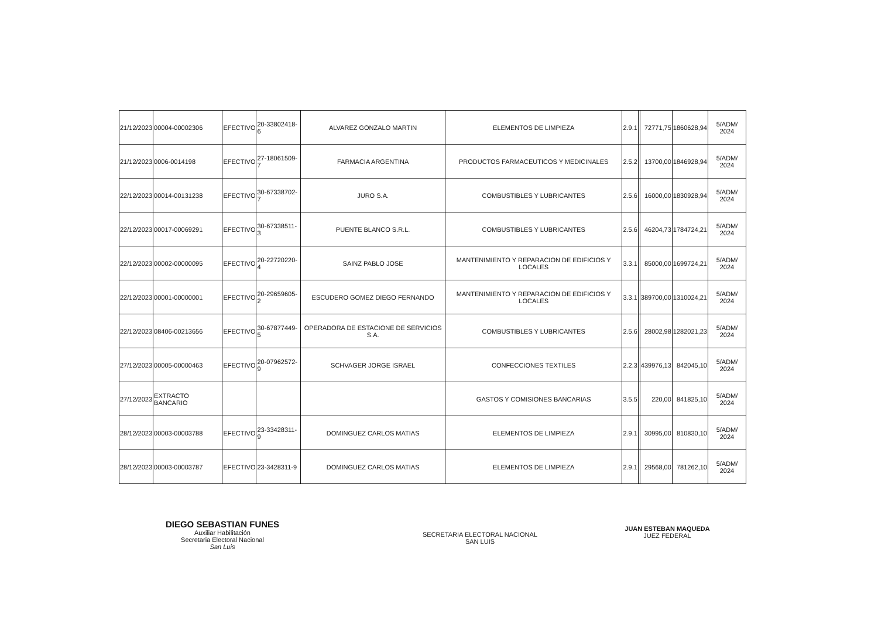| 21/12/2023 | 00004-00002306 | EFECTIVO | 20-33802418-6 | ALVAREZ GONZALO MARTIN | ELEMENTOS DE LIMPIEZA | 2.9.1 | | 72771,75 | 1860628,94 | 5/ADM/ 2024 |
| 21/12/2023 | 0006-0014198 | EFECTIVO | 27-18061509-7 | FARMACIA ARGENTINA | PRODUCTOS FARMACEUTICOS Y MEDICINALES | 2.5.2 | | 13700,00 | 1846928,94 | 5/ADM/ 2024 |
| 22/12/2023 | 00014-00131238 | EFECTIVO | 30-67338702-7 | JURO S.A. | COMBUSTIBLES Y LUBRICANTES | 2.5.6 | | 16000,00 | 1830928,94 | 5/ADM/ 2024 |
| 22/12/2023 | 00017-00069291 | EFECTIVO | 30-67338511-3 | PUENTE BLANCO S.R.L. | COMBUSTIBLES Y LUBRICANTES | 2.5.6 | | 46204,73 | 1784724,21 | 5/ADM/ 2024 |
| 22/12/2023 | 00002-00000095 | EFECTIVO | 20-22720220-4 | SAINZ PABLO JOSE | MANTENIMIENTO Y REPARACION DE EDIFICIOS Y LOCALES | 3.3.1 | | 85000,00 | 1699724,21 | 5/ADM/ 2024 |
| 22/12/2023 | 00001-00000001 | EFECTIVO | 20-29659605-2 | ESCUDERO GOMEZ DIEGO FERNANDO | MANTENIMIENTO Y REPARACION DE EDIFICIOS Y LOCALES | 3.3.1 | | 389700,00 | 1310024,21 | 5/ADM/ 2024 |
| 22/12/2023 | 08406-00213656 | EFECTIVO | 30-67877449-5 | OPERADORA DE ESTACIONE DE SERVICIOS S.A. | COMBUSTIBLES Y LUBRICANTES | 2.5.6 | | 28002,98 | 1282021,23 | 5/ADM/ 2024 |
| 27/12/2023 | 00005-00000463 | EFECTIVO | 20-07962572-9 | SCHVAGER JORGE ISRAEL | CONFECCIONES TEXTILES | 2.2.3 | | 439976,13 | 842045,10 | 5/ADM/ 2024 |
| 27/12/2023 | EXTRACTO BANCARIO | | | | GASTOS Y COMISIONES BANCARIAS | 3.5.5 | | 220,00 | 841825,10 | 5/ADM/ 2024 |
| 28/12/2023 | 00003-00003788 | EFECTIVO | 23-33428311-9 | DOMINGUEZ CARLOS MATIAS | ELEMENTOS DE LIMPIEZA | 2.9.1 | | 30995,00 | 810830,10 | 5/ADM/ 2024 |
| 28/12/2023 | 00003-00003787 | EFECTIVO | 23-3428311-9 | DOMINGUEZ CARLOS MATIAS | ELEMENTOS DE LIMPIEZA | 2.9.1 | | 29568,00 | 781262,10 | 5/ADM/ 2024 |
DIEGO SEBASTIAN FUNES
Auxiliar Habilitación
Secretaria Electoral Nacional
San Luis
SECRETARIA ELECTORAL NACIONAL
SAN LUIS
JUAN ESTEBAN MAQUEDA
JUEZ FEDERAL